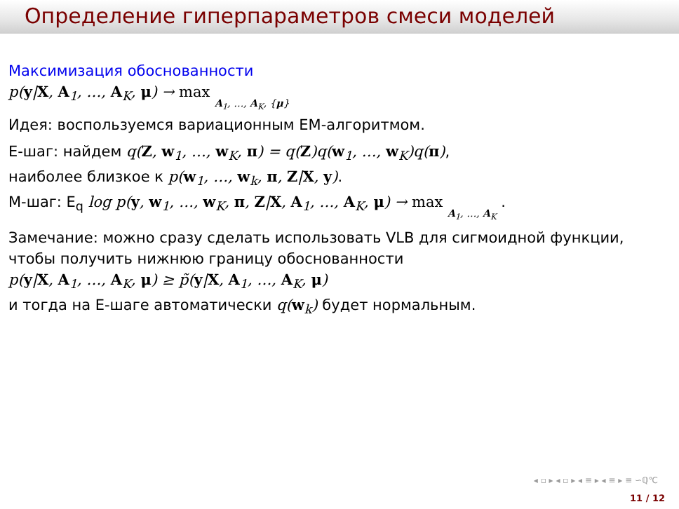Определение гиперпараметров смеси моделей
Максимизация обоснованности
p(y|X, A<sub>1</sub>, …, A<sub>K</sub>, μ) → max A<sub>1</sub>, …, A<sub>K</sub>, {μ}
Идея: воспользуемся вариационным ЕМ-алгоритмом.
Е-шаг: найдем q(Z, w<sub>1</sub>, …, w<sub>K</sub>, π) = q(Z)q(w<sub>1</sub>, …, w<sub>K</sub>)q(π),
наиболее близкое к p(w<sub>1</sub>, …, w<sub>k</sub>, π, Z|X, y).
М-шаг: E<sub>q</sub> log p(y, w<sub>1</sub>, …, w<sub>K</sub>, π, Z|X, A<sub>1</sub>, …, A<sub>K</sub>, μ) → max A<sub>1</sub>, …, A<sub>K</sub> .
Замечание: можно сразу сделать использовать VLB для сигмоидной функции, чтобы получить нижнюю границу обоснованности
p(y|X, A<sub>1</sub>, …, A<sub>K</sub>, μ) ≥ p̃(y|X, A<sub>1</sub>, …, A<sub>K</sub>, μ)
и тогда на Е-шаге автоматически q(w<sub>k</sub>) будет нормальным.
◂ ▫ ▸ ◂ ▫ ▸ ◂ ≡ ▸ ◂ ≡ ▸ ≡ ∽ℚ℃
11 / 12